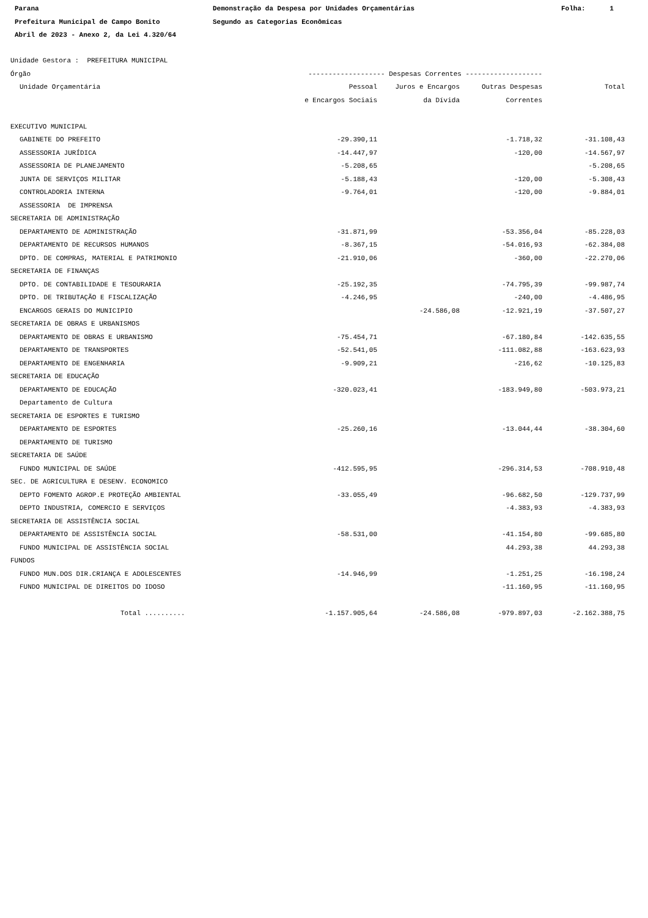Parana Prefeitura Municipal de Campo Bonito Abril de 2023 - Anexo 2, da Lei 4.320/64
Demonstração da Despesa por Unidades Orçamentárias Segundo as Categorias Econômicas
Folha: 1
| Unidade Gestora : PREFEITURA MUNICIPAL | | | | |
| Órgão | ------------------- Despesas Correntes ------------------- | | | |
| Unidade Orçamentária | Pessoal | Juros e Encargos | Outras Despesas | Total |
| | e Encargos Sociais | da Dívida | Correntes | |
| EXECUTIVO MUNICIPAL | | | | |
| GABINETE DO PREFEITO | -29.390,11 | | -1.718,32 | -31.108,43 |
| ASSESSORIA JURÍDICA | -14.447,97 | | -120,00 | -14.567,97 |
| ASSESSORIA DE PLANEJAMENTO | -5.208,65 | | | -5.208,65 |
| JUNTA DE SERVIÇOS MILITAR | -5.188,43 | | -120,00 | -5.308,43 |
| CONTROLADORIA INTERNA | -9.764,01 | | -120,00 | -9.884,01 |
| ASSESSORIA DE IMPRENSA | | | | |
| SECRETARIA DE ADMINISTRAÇÃO | | | | |
| DEPARTAMENTO DE ADMINISTRAÇÃO | -31.871,99 | | -53.356,04 | -85.228,03 |
| DEPARTAMENTO DE RECURSOS HUMANOS | -8.367,15 | | -54.016,93 | -62.384,08 |
| DPTO. DE COMPRAS, MATERIAL E PATRIMONIO | -21.910,06 | | -360,00 | -22.270,06 |
| SECRETARIA DE FINANÇAS | | | | |
| DPTO. DE CONTABILIDADE E TESOURARIA | -25.192,35 | | -74.795,39 | -99.987,74 |
| DPTO. DE TRIBUTAÇÃO E FISCALIZAÇÃO | -4.246,95 | | -240,00 | -4.486,95 |
| ENCARGOS GERAIS DO MUNICIPIO | | -24.586,08 | -12.921,19 | -37.507,27 |
| SECRETARIA DE OBRAS E URBANISMOS | | | | |
| DEPARTAMENTO DE OBRAS E URBANISMO | -75.454,71 | | -67.180,84 | -142.635,55 |
| DEPARTAMENTO DE TRANSPORTES | -52.541,05 | | -111.082,88 | -163.623,93 |
| DEPARTAMENTO DE ENGENHARIA | -9.909,21 | | -216,62 | -10.125,83 |
| SECRETARIA DE EDUCAÇÃO | | | | |
| DEPARTAMENTO DE EDUCAÇÃO | -320.023,41 | | -183.949,80 | -503.973,21 |
| Departamento de Cultura | | | | |
| SECRETARIA DE ESPORTES E TURISMO | | | | |
| DEPARTAMENTO DE ESPORTES | -25.260,16 | | -13.044,44 | -38.304,60 |
| DEPARTAMENTO DE TURISMO | | | | |
| SECRETARIA DE SAÚDE | | | | |
| FUNDO MUNICIPAL DE SAÚDE | -412.595,95 | | -296.314,53 | -708.910,48 |
| SEC. DE AGRICULTURA E DESENV. ECONOMICO | | | | |
| DEPTO FOMENTO AGROP.E PROTEÇÃO AMBIENTAL | -33.055,49 | | -96.682,50 | -129.737,99 |
| DEPTO INDUSTRIA, COMERCIO E SERVIÇOS | | | -4.383,93 | -4.383,93 |
| SECRETARIA DE ASSISTÊNCIA SOCIAL | | | | |
| DEPARTAMENTO DE ASSISTÊNCIA SOCIAL | -58.531,00 | | -41.154,80 | -99.685,80 |
| FUNDO MUNICIPAL DE ASSISTÊNCIA SOCIAL | | | 44.293,38 | 44.293,38 |
| FUNDOS | | | | |
| FUNDO MUN.DOS DIR.CRIANÇA E ADOLESCENTES | -14.946,99 | | -1.251,25 | -16.198,24 |
| FUNDO MUNICIPAL DE DIREITOS DO IDOSO | | | -11.160,95 | -11.160,95 |
| Total .......... | -1.157.905,64 | -24.586,08 | -979.897,03 | -2.162.388,75 |